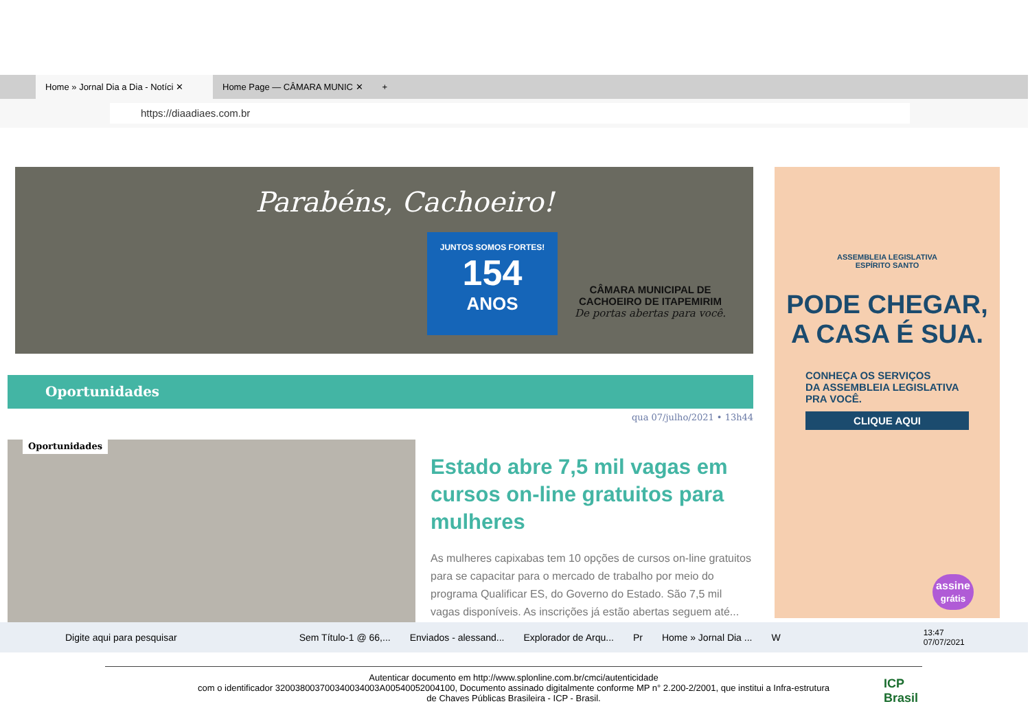Home » Jornal Dia a Dia - Notíci ✕
Home Page — CÂMARA MUNIC ✕ +
https://diaadiaes.com.br
Parabéns, Cachoeiro!
JUNTOS SOMOS FORTES!
154
ANOS
CÂMARA MUNICIPAL DE CACHOEIRO DE ITAPEMIRIM
De portas abertas para você.
Oportunidades
qua 07/julho/2021 • 13h44
Oportunidades
Estado abre 7,5 mil vagas em cursos on-line gratuitos para mulheres
As mulheres capixabas tem 10 opções de cursos on-line gratuitos para se capacitar para o mercado de trabalho por meio do programa Qualificar ES, do Governo do Estado. São 7,5 mil vagas disponíveis. As inscrições já estão abertas seguem até...
ASSEMBLEIA LEGISLATIVA
ESPÍRITO SANTO
PODE CHEGAR,
A CASA É SUA.
CONHEÇA OS SERVIÇOS
DA ASSEMBLEIA LEGISLATIVA
PRA VOCÊ.
CLIQUE AQUI
assine
grátis
Digite aqui para pesquisar Sem Título-1 @ 66,... Enviados - alessand... Explorador de Arqu... Pr Home » Jornal Dia ... W 13:47
07/07/2021
Autenticar documento em http://www.splonline.com.br/cmci/autenticidade
com o identificador 320038003700340034003A00540052004100, Documento assinado digitalmente conforme MP n° 2.200-2/2001, que institui a Infra-estrutura
de Chaves Públicas Brasileira - ICP - Brasil.
ICP
Brasil